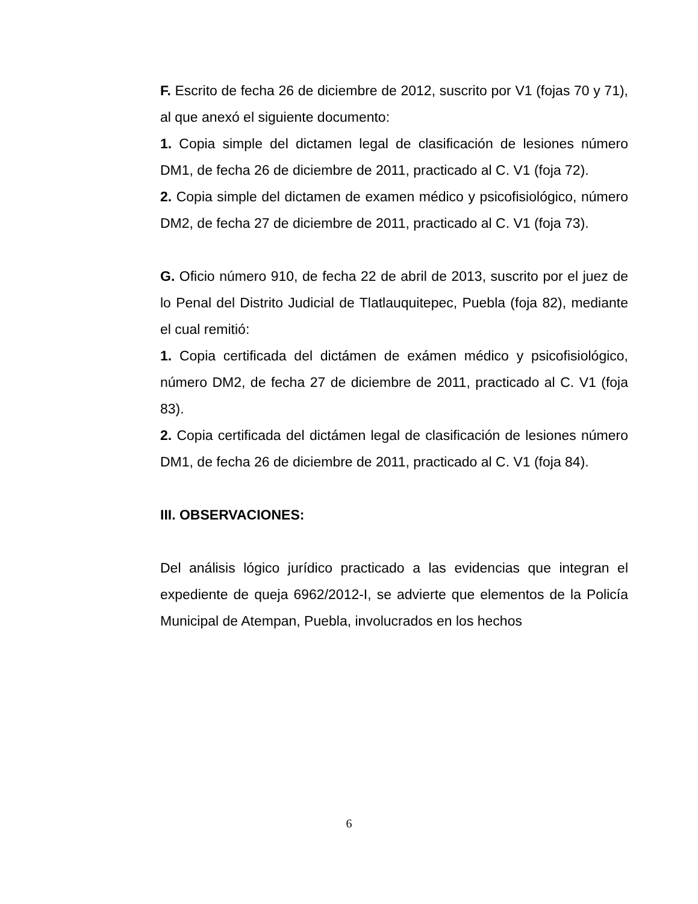F. Escrito de fecha 26 de diciembre de 2012, suscrito por V1 (fojas 70 y 71), al que anexó el siguiente documento:
1. Copia simple del dictamen legal de clasificación de lesiones número DM1, de fecha 26 de diciembre de 2011, practicado al C. V1 (foja 72).
2. Copia simple del dictamen de examen médico y psicofisiológico, número DM2, de fecha 27 de diciembre de 2011, practicado al C. V1 (foja 73).
G. Oficio número 910, de fecha 22 de abril de 2013, suscrito por el juez de lo Penal del Distrito Judicial de Tlatlauquitepec, Puebla (foja 82), mediante el cual remitió:
1. Copia certificada del dictámen de exámen médico y psicofisiológico, número DM2, de fecha 27 de diciembre de 2011, practicado al C. V1 (foja 83).
2. Copia certificada del dictámen legal de clasificación de lesiones número DM1, de fecha 26 de diciembre de 2011, practicado al C. V1 (foja 84).
III. OBSERVACIONES:
Del análisis lógico jurídico practicado a las evidencias que integran el expediente de queja 6962/2012-I, se advierte que elementos de la Policía Municipal de Atempan, Puebla, involucrados en los hechos
6